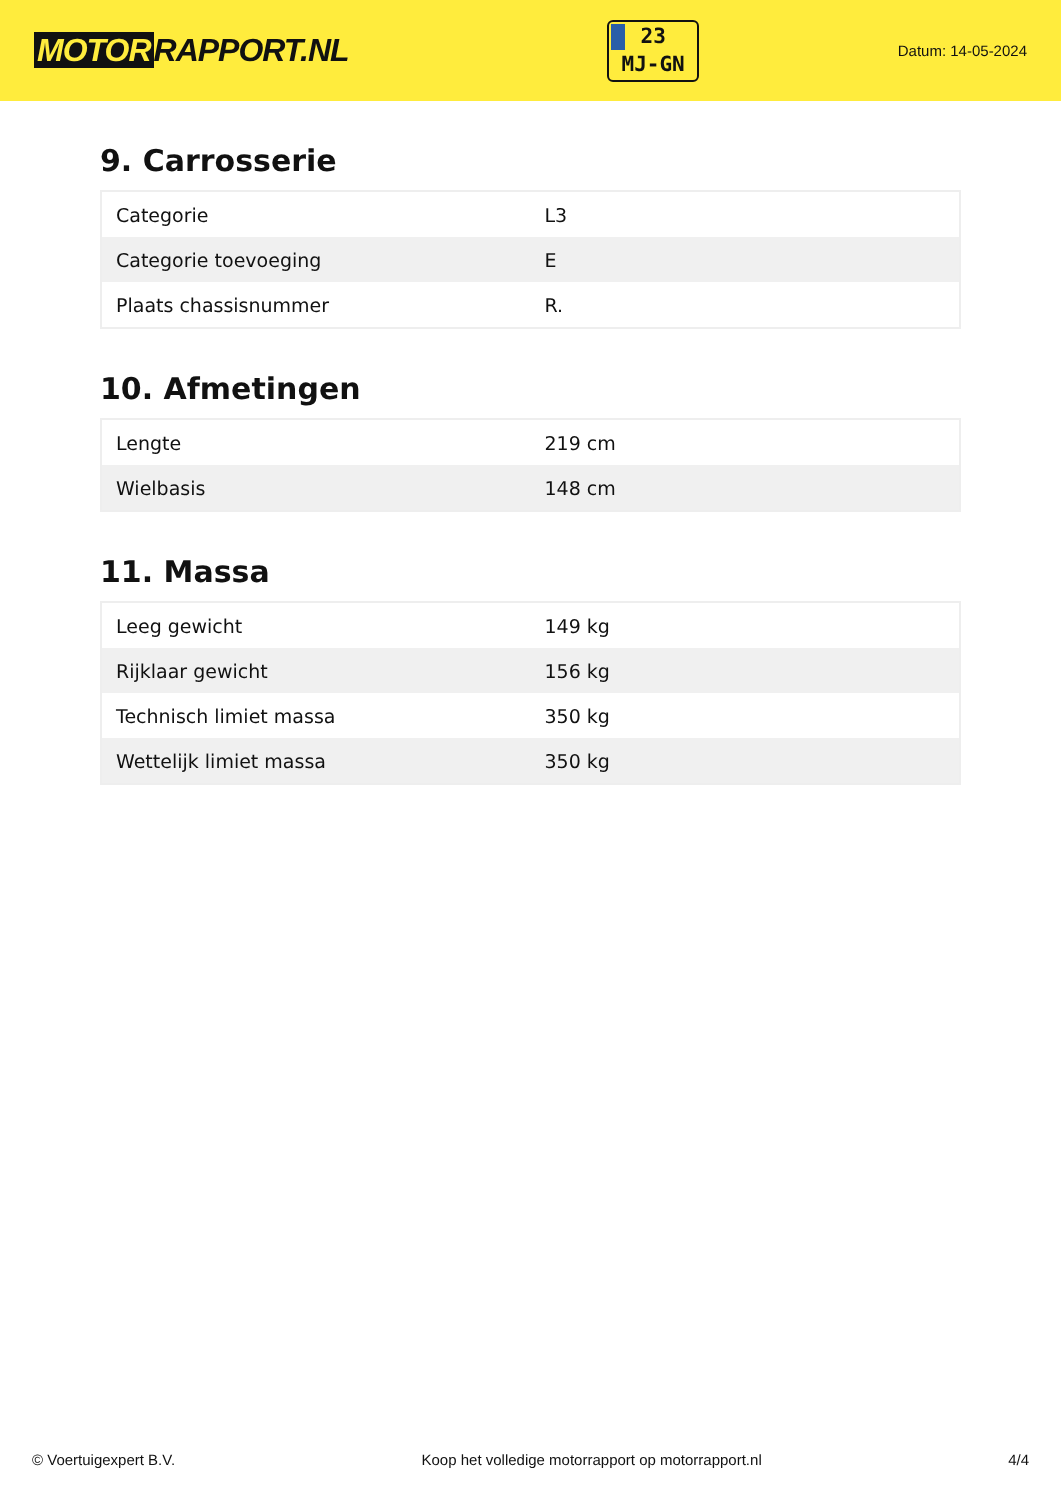MOTOR RAPPORT.NL
23
MJ-GN
Datum: 14-05-2024
9. Carrosserie
| Categorie | L3 |
| Categorie toevoeging | E |
| Plaats chassisnummer | R. |
10. Afmetingen
| Lengte | 219 cm |
| Wielbasis | 148 cm |
11. Massa
| Leeg gewicht | 149 kg |
| Rijklaar gewicht | 156 kg |
| Technisch limiet massa | 350 kg |
| Wettelijk limiet massa | 350 kg |
© Voertuigexpert B.V. Koop het volledige motorrapport op motorrapport.nl 4/4